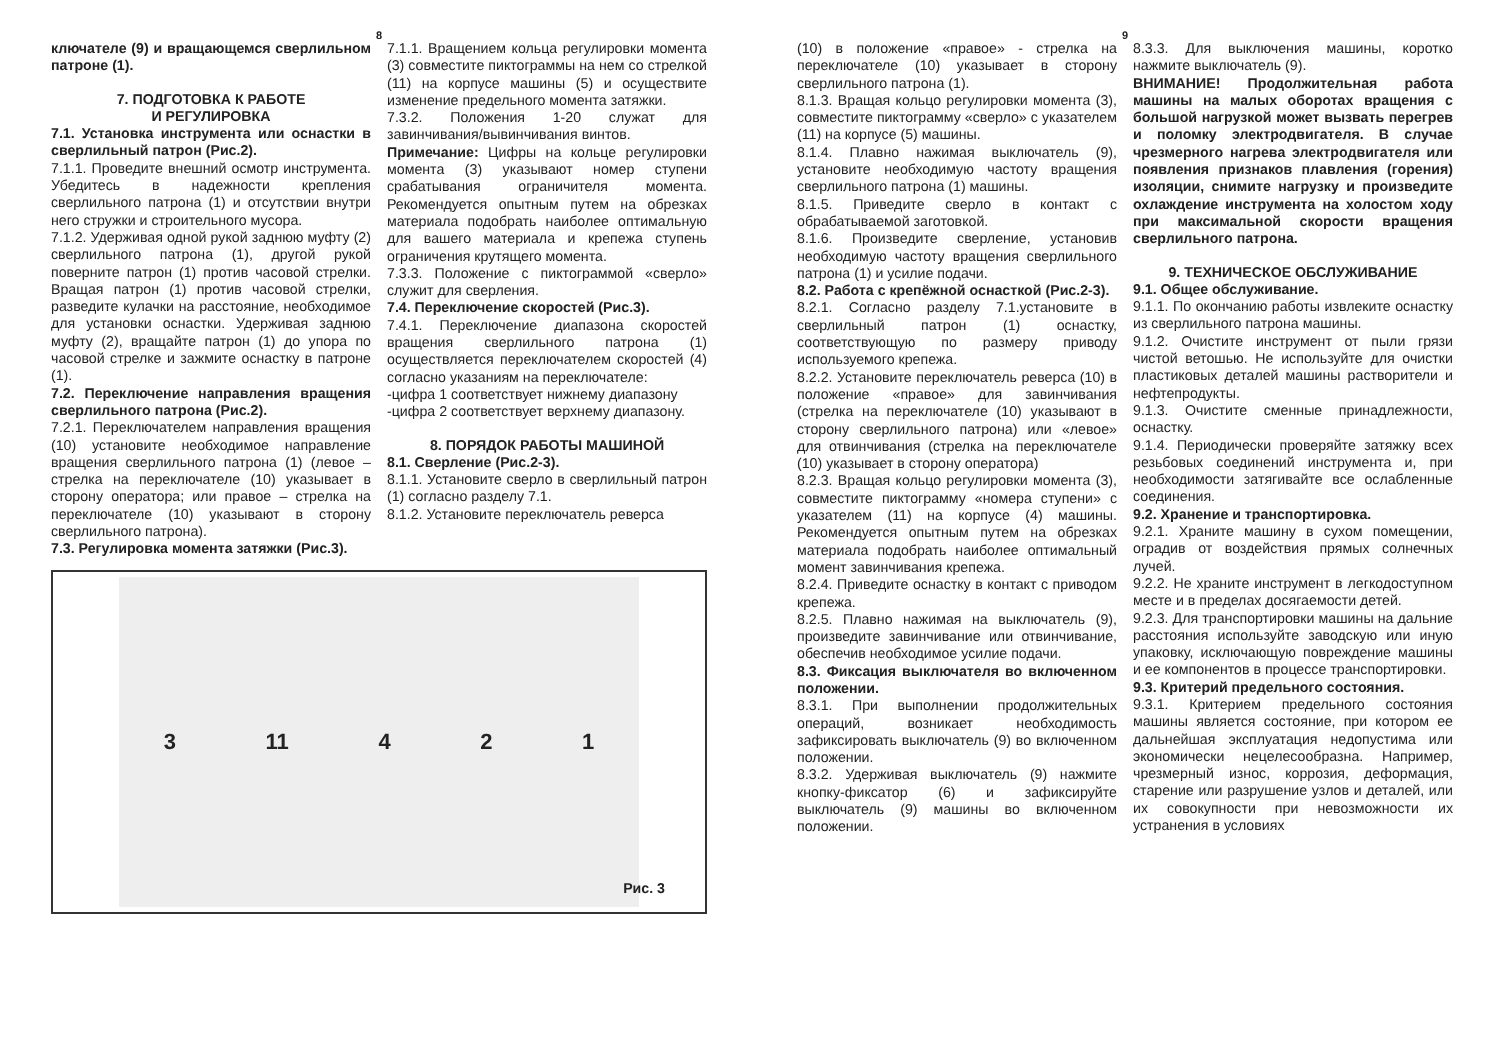8
ключателе (9) и вращающемся сверлильном патроне (1).
7. ПОДГОТОВКА К РАБОТЕ
И РЕГУЛИРОВКА
7.1. Установка инструмента или оснастки в сверлильный патрон (Рис.2).
7.1.1. Проведите внешний осмотр инструмента. Убедитесь в надежности крепления сверлильного патрона (1) и отсутствии внутри него стружки и строительного мусора.
7.1.2. Удерживая одной рукой заднюю муфту (2) сверлильного патрона (1), другой рукой поверните патрон (1) против часовой стрелки. Вращая патрон (1) против часовой стрелки, разведите кулачки на расстояние, необходимое для установки оснастки. Удерживая заднюю муфту (2), вращайте патрон (1) до упора по часовой стрелке и зажмите оснастку в патроне (1).
7.2. Переключение направления вращения сверлильного патрона (Рис.2).
7.2.1. Переключателем направления вращения (10) установите необходимое направление вращения сверлильного патрона (1) (левое – стрелка на переключателе (10) указывает в сторону оператора; или правое – стрелка на переключателе (10) указывают в сторону сверлильного патрона).
7.3. Регулировка момента затяжки (Рис.3).
7.1.1. Вращением кольца регулировки момента (3) совместите пиктограммы на нем со стрелкой (11) на корпусе машины (5) и осуществите изменение предельного момента затяжки.
7.3.2. Положения 1-20 служат для завинчивания/вывинчивания винтов.
Примечание: Цифры на кольце регулировки момента (3) указывают номер ступени срабатывания ограничителя момента. Рекомендуется опытным путем на обрезках материала подобрать наиболее оптимальную для вашего материала и крепежа ступень ограничения крутящего момента.
7.3.3. Положение с пиктограммой «сверло» служит для сверления.
7.4. Переключение скоростей (Рис.3).
7.4.1. Переключение диапазона скоростей вращения сверлильного патрона (1) осуществляется переключателем скоростей (4) согласно указаниям на переключателе:
-цифра 1 соответствует нижнему диапазону
-цифра 2 соответствует верхнему диапазону.
8. ПОРЯДОК РАБОТЫ МАШИНОЙ
8.1. Сверление (Рис.2-3).
8.1.1. Установите сверло в сверлильный патрон (1) согласно разделу 7.1.
8.1.2. Установите переключатель реверса
3 11 4 2 1
Рис. 3
9
(10) в положение «правое» - стрелка на переключателе (10) указывает в сторону сверлильного патрона (1).
8.1.3. Вращая кольцо регулировки момента (3), совместите пиктограмму «сверло» с указателем (11) на корпусе (5) машины.
8.1.4. Плавно нажимая выключатель (9), установите необходимую частоту вращения сверлильного патрона (1) машины.
8.1.5. Приведите сверло в контакт с обрабатываемой заготовкой.
8.1.6. Произведите сверление, установив необходимую частоту вращения сверлильного патрона (1) и усилие подачи.
8.2. Работа с крепёжной оснасткой (Рис.2-3).
8.2.1. Согласно разделу 7.1.установите в сверлильный патрон (1) оснастку, соответствующую по размеру приводу используемого крепежа.
8.2.2. Установите переключатель реверса (10) в положение «правое» для завинчивания (стрелка на переключателе (10) указывают в сторону сверлильного патрона) или «левое» для отвинчивания (стрелка на переключателе (10) указывает в сторону оператора)
8.2.3. Вращая кольцо регулировки момента (3), совместите пиктограмму «номера ступени» с указателем (11) на корпусе (4) машины. Рекомендуется опытным путем на обрезках материала подобрать наиболее оптимальный момент завинчивания крепежа.
8.2.4. Приведите оснастку в контакт с приводом крепежа.
8.2.5. Плавно нажимая на выключатель (9), произведите завинчивание или отвинчивание, обеспечив необходимое усилие подачи.
8.3. Фиксация выключателя во включенном положении.
8.3.1. При выполнении продолжительных операций, возникает необходимость зафиксировать выключатель (9) во включенном положении.
8.3.2. Удерживая выключатель (9) нажмите кнопку-фиксатор (6) и зафиксируйте выключатель (9) машины во включенном положении.
8.3.3. Для выключения машины, коротко нажмите выключатель (9).
ВНИМАНИЕ! Продолжительная работа машины на малых оборотах вращения с большой нагрузкой может вызвать перегрев и поломку электродвигателя. В случае чрезмерного нагрева электродвигателя или появления признаков плавления (горения) изоляции, снимите нагрузку и произведите охлаждение инструмента на холостом ходу при максимальной скорости вращения сверлильного патрона.
9. ТЕХНИЧЕСКОЕ ОБСЛУЖИВАНИЕ
9.1. Общее обслуживание.
9.1.1. По окончанию работы извлеките оснастку из сверлильного патрона машины.
9.1.2. Очистите инструмент от пыли грязи чистой ветошью. Не используйте для очистки пластиковых деталей машины растворители и нефтепродукты.
9.1.3. Очистите сменные принадлежности, оснастку.
9.1.4. Периодически проверяйте затяжку всех резьбовых соединений инструмента и, при необходимости затягивайте все ослабленные соединения.
9.2. Хранение и транспортировка.
9.2.1. Храните машину в сухом помещении, оградив от воздействия прямых солнечных лучей.
9.2.2. Не храните инструмент в легкодоступном месте и в пределах досягаемости детей.
9.2.3. Для транспортировки машины на дальние расстояния используйте заводскую или иную упаковку, исключающую повреждение машины и ее компонентов в процессе транспортировки.
9.3. Критерий предельного состояния.
9.3.1. Критерием предельного состояния машины является состояние, при котором ее дальнейшая эксплуатация недопустима или экономически нецелесообразна. Например, чрезмерный износ, коррозия, деформация, старение или разрушение узлов и деталей, или их совокупности при невозможности их устранения в условиях